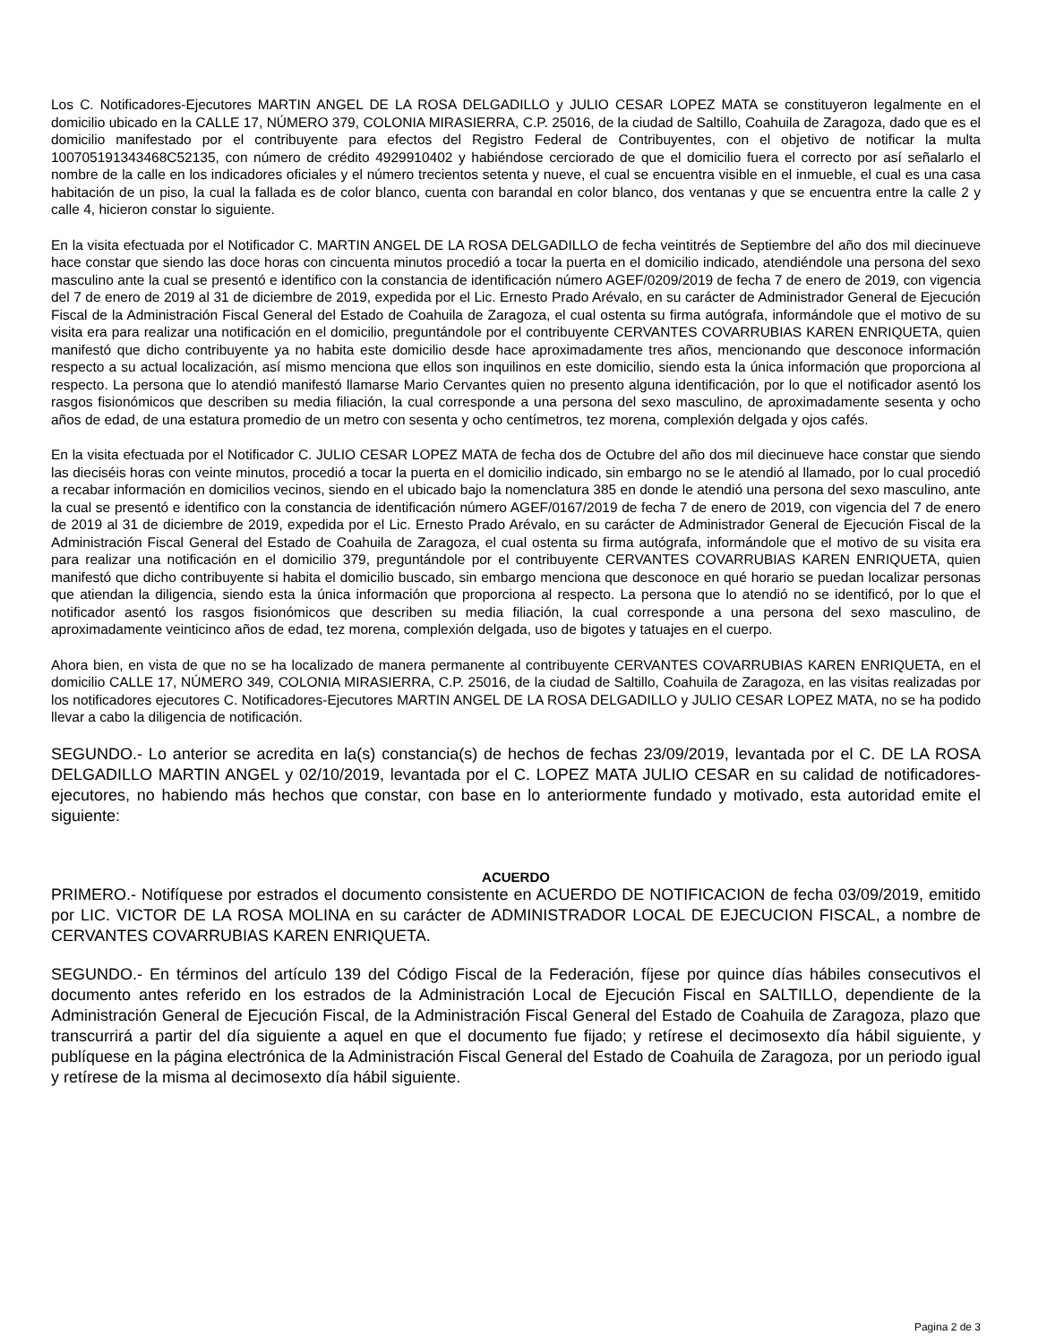Los C. Notificadores-Ejecutores MARTIN ANGEL DE LA ROSA DELGADILLO y JULIO CESAR LOPEZ MATA se constituyeron legalmente en el domicilio ubicado en la CALLE 17, NÚMERO 379, COLONIA MIRASIERRA, C.P. 25016, de la ciudad de Saltillo, Coahuila de Zaragoza, dado que es el domicilio manifestado por el contribuyente para efectos del Registro Federal de Contribuyentes, con el objetivo de notificar la multa 100705191343468C52135, con número de crédito 4929910402 y habiéndose cerciorado de que el domicilio fuera el correcto por así señalarlo el nombre de la calle en los indicadores oficiales y el número trecientos setenta y nueve, el cual se encuentra visible en el inmueble, el cual es una casa habitación de un piso, la cual la fallada es de color blanco, cuenta con barandal en color blanco, dos ventanas y que se encuentra entre la calle 2 y calle 4, hicieron constar lo siguiente.
En la visita efectuada por el Notificador C. MARTIN ANGEL DE LA ROSA DELGADILLO de fecha veintitrés de Septiembre del año dos mil diecinueve hace constar que siendo las doce horas con cincuenta minutos procedió a tocar la puerta en el domicilio indicado, atendiéndole una persona del sexo masculino ante la cual se presentó e identifico con la constancia de identificación número AGEF/0209/2019 de fecha 7 de enero de 2019, con vigencia del 7 de enero de 2019 al 31 de diciembre de 2019, expedida por el Lic. Ernesto Prado Arévalo, en su carácter de Administrador General de Ejecución Fiscal de la Administración Fiscal General del Estado de Coahuila de Zaragoza, el cual ostenta su firma autógrafa, informándole que el motivo de su visita era para realizar una notificación en el domicilio, preguntándole por el contribuyente CERVANTES COVARRUBIAS KAREN ENRIQUETA, quien manifestó que dicho contribuyente ya no habita este domicilio desde hace aproximadamente tres años, mencionando que desconoce información respecto a su actual localización, así mismo menciona que ellos son inquilinos en este domicilio, siendo esta la única información que proporciona al respecto. La persona que lo atendió manifestó llamarse Mario Cervantes quien no presento alguna identificación, por lo que el notificador asentó los rasgos fisionómicos que describen su media filiación, la cual corresponde a una persona del sexo masculino, de aproximadamente sesenta y ocho años de edad, de una estatura promedio de un metro con sesenta y ocho centímetros, tez morena, complexión delgada y ojos cafés.
En la visita efectuada por el Notificador C. JULIO CESAR LOPEZ MATA de fecha dos de Octubre del año dos mil diecinueve hace constar que siendo las dieciséis horas con veinte minutos, procedió a tocar la puerta en el domicilio indicado, sin embargo no se le atendió al llamado, por lo cual procedió a recabar información en domicilios vecinos, siendo en el ubicado bajo la nomenclatura 385 en donde le atendió una persona del sexo masculino, ante la cual se presentó e identifico con la constancia de identificación número AGEF/0167/2019 de fecha 7 de enero de 2019, con vigencia del 7 de enero de 2019 al 31 de diciembre de 2019, expedida por el Lic. Ernesto Prado Arévalo, en su carácter de Administrador General de Ejecución Fiscal de la Administración Fiscal General del Estado de Coahuila de Zaragoza, el cual ostenta su firma autógrafa, informándole que el motivo de su visita era para realizar una notificación en el domicilio 379, preguntándole por el contribuyente CERVANTES COVARRUBIAS KAREN ENRIQUETA, quien manifestó que dicho contribuyente si habita el domicilio buscado, sin embargo menciona que desconoce en qué horario se puedan localizar personas que atiendan la diligencia, siendo esta la única información que proporciona al respecto. La persona que lo atendió no se identificó, por lo que el notificador asentó los rasgos fisionómicos que describen su media filiación, la cual corresponde a una persona del sexo masculino, de aproximadamente veinticinco años de edad, tez morena, complexión delgada, uso de bigotes y tatuajes en el cuerpo.
Ahora bien, en vista de que no se ha localizado de manera permanente al contribuyente CERVANTES COVARRUBIAS KAREN ENRIQUETA, en el domicilio CALLE 17, NÚMERO 349, COLONIA MIRASIERRA, C.P. 25016, de la ciudad de Saltillo, Coahuila de Zaragoza, en las visitas realizadas por los notificadores ejecutores C. Notificadores-Ejecutores MARTIN ANGEL DE LA ROSA DELGADILLO y JULIO CESAR LOPEZ MATA, no se ha podido llevar a cabo la diligencia de notificación.
SEGUNDO.- Lo anterior se acredita en la(s) constancia(s) de hechos de fechas 23/09/2019, levantada por el C. DE LA ROSA DELGADILLO MARTIN ANGEL y 02/10/2019, levantada por el C. LOPEZ MATA JULIO CESAR en su calidad de notificadores-ejecutores, no habiendo más hechos que constar, con base en lo anteriormente fundado y motivado, esta autoridad emite el siguiente:
ACUERDO
PRIMERO.- Notifíquese por estrados el documento consistente en ACUERDO DE NOTIFICACION de fecha 03/09/2019, emitido por LIC. VICTOR DE LA ROSA MOLINA en su carácter de ADMINISTRADOR LOCAL DE EJECUCION FISCAL, a nombre de CERVANTES COVARRUBIAS KAREN ENRIQUETA.
SEGUNDO.- En términos del artículo 139 del Código Fiscal de la Federación, fíjese por quince días hábiles consecutivos el documento antes referido en los estrados de la Administración Local de Ejecución Fiscal en SALTILLO, dependiente de la Administración General de Ejecución Fiscal, de la Administración Fiscal General del Estado de Coahuila de Zaragoza, plazo que transcurrirá a partir del día siguiente a aquel en que el documento fue fijado; y retírese el decimosexto día hábil siguiente, y publíquese en la página electrónica de la Administración Fiscal General del Estado de Coahuila de Zaragoza, por un periodo igual y retírese de la misma al decimosexto día hábil siguiente.
Pagina 2 de 3